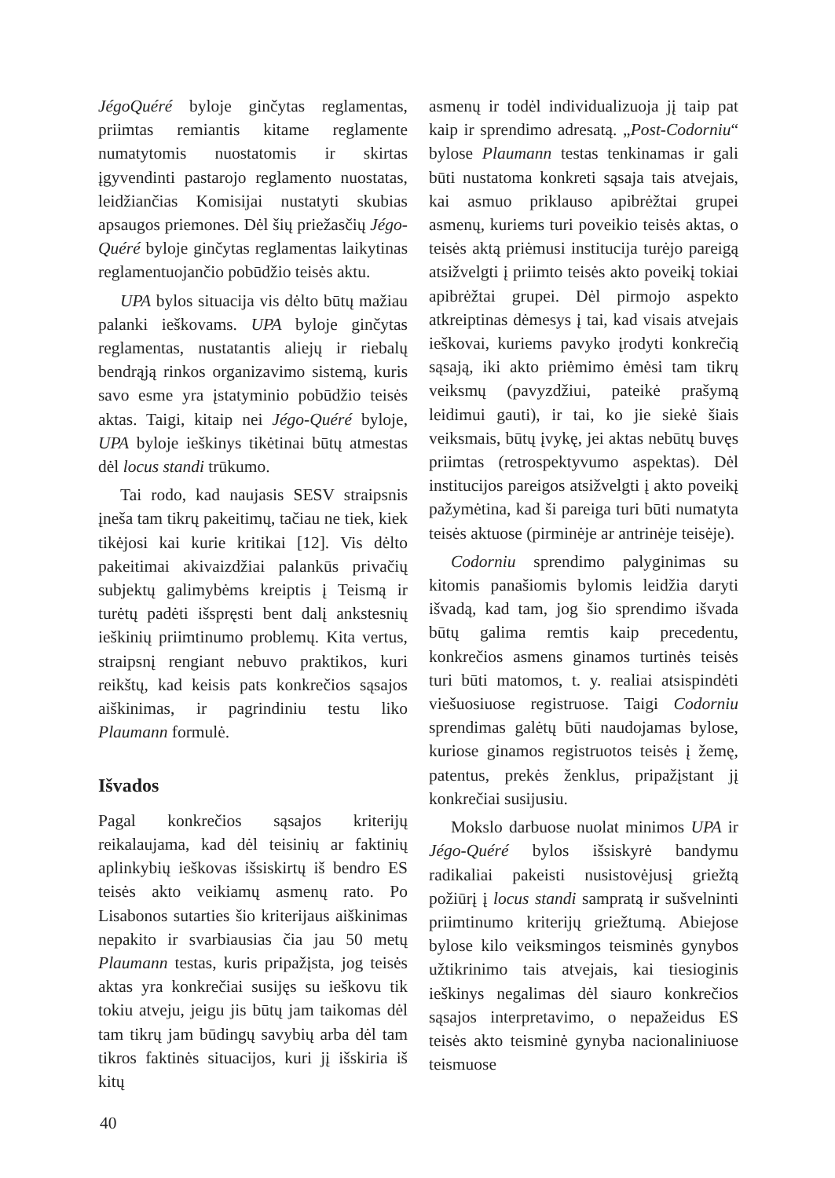JégoQuéré byloje ginčytas reglamentas, priimtas remiantis kitame reglamente numatytomis nuostatomis ir skirtas įgyvendinti pastarojo reglamento nuostatas, leidžiančias Komisijai nustatyti skubias apsaugos priemones. Dėl šių priežasčių Jégo-Quéré byloje ginčytas reglamentas laikytinas reglamentuojančio pobūdžio teisės aktu.
UPA bylos situacija vis dėlto būtų mažiau palanki ieškovams. UPA byloje ginčytas reglamentas, nustatantis aliejų ir riebalų bendrąją rinkos organizavimo sistemą, kuris savo esme yra įstatyminio pobūdžio teisės aktas. Taigi, kitaip nei Jégo-Quéré byloje, UPA byloje ieškinys tikėtinai būtų atmestas dėl locus standi trūkumo.
Tai rodo, kad naujasis SESV straipsnis įneša tam tikrų pakeitimų, tačiau ne tiek, kiek tikėjosi kai kurie kritikai [12]. Vis dėlto pakeitimai akivaizdžiai palankūs privačių subjektų galimybėms kreiptis į Teismą ir turėtų padėti išspręsti bent dalį ankstesnių ieškinių priimtinumo problemų. Kita vertus, straipsnį rengiant nebuvo praktikos, kuri reikštų, kad keisis pats konkrečios sąsajos aiškinimas, ir pagrindiniu testu liko Plaumann formulė.
Išvados
Pagal konkrečios sąsajos kriterijų reikalaujama, kad dėl teisinių ar faktinių aplinkybių ieškovas išsiskirtų iš bendro ES teisės akto veikiamų asmenų rato. Po Lisabonos sutarties šio kriterijaus aiškinimas nepakito ir svarbiausias čia jau 50 metų Plaumann testas, kuris pripažįsta, jog teisės aktas yra konkrečiai susijęs su ieškovu tik tokiu atveju, jeigu jis būtų jam taikomas dėl tam tikrų jam būdingų savybių arba dėl tam tikros faktinės situacijos, kuri jį išskiria iš kitų
asmenų ir todėl individualizuoja jį taip pat kaip ir sprendimo adresatą. „Post-Codorniu“ bylose Plaumann testas tenkinamas ir gali būti nustatoma konkreti sąsaja tais atvejais, kai asmuo priklauso apibrėžtai grupei asmenų, kuriems turi poveikio teisės aktas, o teisės aktą priėmusi institucija turėjo pareigą atsižvelgti į priimto teisės akto poveikį tokiai apibrėžtai grupei. Dėl pirmojo aspekto atkreiptinas dėmesys į tai, kad visais atvejais ieškovai, kuriems pavyko įrodyti konkrečią sąsają, iki akto priėmimo ėmėsi tam tikrų veiksmų (pavyzdžiui, pateikė prašymą leidimui gauti), ir tai, ko jie siekė šiais veiksmais, būtų įvykę, jei aktas nebūtų buvęs priimtas (retrospektyvumo aspektas). Dėl institucijos pareigos atsižvelgti į akto poveikį pažymėtina, kad ši pareiga turi būti numatyta teisės aktuose (pirminėje ar antrinėje teisėje).
Codorniu sprendimo palyginimas su kitomis panašiomis bylomis leidžia daryti išvadą, kad tam, jog šio sprendimo išvada būtų galima remtis kaip precedentu, konkrečios asmens ginamos turtinės teisės turi būti matomos, t. y. realiai atsispindėti viešuosiuose registruose. Taigi Codorniu sprendimas galėtų būti naudojamas bylose, kuriose ginamos registruotos teisės į žemę, patentus, prekės ženklus, pripažįstant jį konkrečiai susijusiu.
Mokslo darbuose nuolat minimos UPA ir Jégo-Quéré bylos išsiskyrė bandymu radikaliai pakeisti nusistovėjusį griežtą požiūrį į locus standi sampratą ir sušvelninti priimtinumo kriterijų griežtumą. Abiejose bylose kilo veiksmingos teisminės gynybos užtikrinimo tais atvejais, kai tiesioginis ieškinys negalimas dėl siauro konkrečios sąsajos interpretavimo, o nepažeidus ES teisės akto teisminė gynyba nacionaliniuose teismuose
40